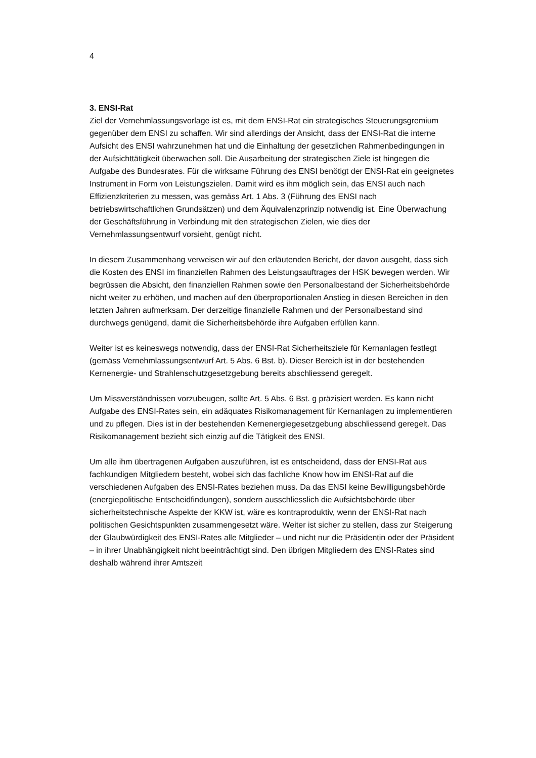4
3. ENSI-Rat
Ziel der Vernehmlassungsvorlage ist es, mit dem ENSI-Rat ein strategisches Steuerungsgremium gegenüber dem ENSI zu schaffen. Wir sind allerdings der Ansicht, dass der ENSI-Rat die interne Aufsicht des ENSI wahrzunehmen hat und die Einhaltung der gesetzlichen Rahmenbedingungen in der Aufsichttätigkeit überwachen soll. Die Ausarbeitung der strategischen Ziele ist hingegen die Aufgabe des Bundesrates. Für die wirksame Führung des ENSI benötigt der ENSI-Rat ein geeignetes Instrument in Form von Leistungszielen. Damit wird es ihm möglich sein, das ENSI auch nach Effizienzkriterien zu messen, was gemäss Art. 1 Abs. 3 (Führung des ENSI nach betriebswirtschaftlichen Grundsätzen) und dem Äquivalenzprinzip notwendig ist. Eine Überwachung der Geschäftsführung in Verbindung mit den strategischen Zielen, wie dies der Vernehmlassungsentwurf vorsieht, genügt nicht.
In diesem Zusammenhang verweisen wir auf den erläutenden Bericht, der davon ausgeht, dass sich die Kosten des ENSI im finanziellen Rahmen des Leistungsauftrages der HSK bewegen werden. Wir begrüssen die Absicht, den finanziellen Rahmen sowie den Personalbestand der Sicherheitsbehörde nicht weiter zu erhöhen, und machen auf den überproportionalen Anstieg in diesen Bereichen in den letzten Jahren aufmerksam. Der derzeitige finanzielle Rahmen und der Personalbestand sind durchwegs genügend, damit die Sicherheitsbehörde ihre Aufgaben erfüllen kann.
Weiter ist es keineswegs notwendig, dass der ENSI-Rat Sicherheitsziele für Kernanlagen festlegt (gemäss Vernehmlassungsentwurf Art. 5 Abs. 6 Bst. b). Dieser Bereich ist in der bestehenden Kernenergie- und Strahlenschutzgesetzgebung bereits abschliessend geregelt.
Um Missverständnissen vorzubeugen, sollte Art. 5 Abs. 6 Bst. g präzisiert werden. Es kann nicht Aufgabe des ENSI-Rates sein, ein adäquates Risikomanagement für Kernanlagen zu implementieren und zu pflegen. Dies ist in der bestehenden Kernenergiegesetzgebung abschliessend geregelt. Das Risikomanagement bezieht sich einzig auf die Tätigkeit des ENSI.
Um alle ihm übertragenen Aufgaben auszuführen, ist es entscheidend, dass der ENSI-Rat aus fachkundigen Mitgliedern besteht, wobei sich das fachliche Know how im ENSI-Rat auf die verschiedenen Aufgaben des ENSI-Rates beziehen muss. Da das ENSI keine Bewilligungsbehörde (energiepolitische Entscheidfindungen), sondern ausschliesslich die Aufsichtsbehörde über sicherheitstechnische Aspekte der KKW ist, wäre es kontraproduktiv, wenn der ENSI-Rat nach politischen Gesichtspunkten zusammengesetzt wäre. Weiter ist sicher zu stellen, dass zur Steigerung der Glaubwürdigkeit des ENSI-Rates alle Mitglieder – und nicht nur die Präsidentin oder der Präsident – in ihrer Unabhängigkeit nicht beeinträchtigt sind. Den übrigen Mitgliedern des ENSI-Rates sind deshalb während ihrer Amtszeit